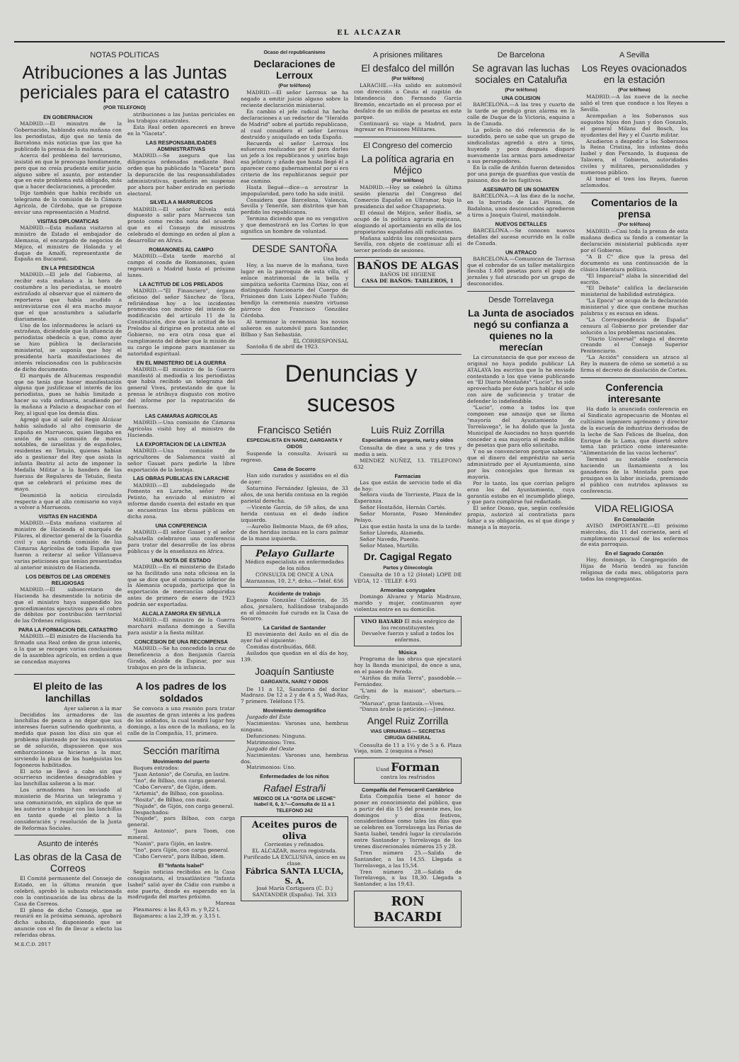EL ALCAZAR
NOTAS POLITICAS
Atribuciones a las Juntas periciales para el catastro
(POR TELEFONO)
EN GOBERNACION
MADRID.—El ministro de la Gobernación, hablando esta mañana con los periodistas, dijo que no tenía de Barcelona más noticias que las que ha publicado la prensa de la mañana.
Acerca del problema del terrorismo, insistió en que le preocupa hondamente, pero que no creía prudente emitir juicio alguno sobre el asunto, por entender que en este problema está obligado, más que a hacer declaraciones, a proceder.
Dijo también que había recibido un telegrama de la comisión de la Cámara Agrícola, de Córdoba, que se propone enviar una representación a Madrid.
VISITAS DIPLOMATICAS
MADRID.—Esta mañana visitaron al ministro de Estado el embajador de Alemania, el encargado de negocios de Méjico, el ministro de Holanda y el duque de Amalfi, representante de España en Bucarest.
EN LA PRESIDENCIA
MADRID.—El jefe del Gobierno, al recibir esta mañana a la hora de costumbre a los periodistas, se mostró extrañado al observar que el número de reporteros que había acudido a entrevistarse con él era mucho mayor que el que acostumbra a saludarle diariamente.
Uno de los informadores le aclaró su extrañeza, diciéndole que la afluencia de periodistas obedecía a que, como ayer se hizo pública la declaración ministerial, se suponía que hoy el presidente haría manifestaciones de interés relacionadas con la publicación de dicho documento.
El marqués de Alhucemas respondió que no tenía que hacer manifestación alguna que justificase el interés de los periodistas, pues se había limitado a hacer su vida ordinaria, acudiendo por la mañana a Palacio a despachar con el Rey, al igual que los demás días.
Agregó que al salir del Regio Alcázar había saludado al alto comisario de España en Marruecos, quien llegaba en unión de una comisión de moros notables, de israelitas y de españoles, residentes en Tetuán, quienes habían ido a gestionar del Rey que asista la infanta Beatriz al acto de imponer la Medalla Militar a la bandera de las fuerzas de Regulares de Tetuán, fiesta que se celebrará el próximo mes de mayo.
Desmintió la noticia circulada respecto a que el alto comisario no vaya a volver a Marruecos.
VISITAS EN HACIENDA
MADRID.—Esta mañana visitaron al ministro de Hacienda el marqués de Pilares, el director general de la Guardia civil y una nutrida comisión de las Cámaras Agrícolas de toda España que fueron a reiterar al señor Villanueva varias peticiones que tenían presentadas al anterior ministro de Hacienda.
LOS DEBITOS DE LAS ORDENES RELIGIOSAS
MADRID.—El subsecretario de Hacienda ha desmentido la noticia de que el ministro haya suspendido los procedimientos ejecutivos para el cobro de débitos por contribución territorial de las Ordenes religiosas.
PARA LA FORMACION DEL CATASTRO
MADRID.—El ministro de Hacienda ha firmado una Real orden de gran interés, a la que se recogen varias conclusiones de la asamblea agrícola, en orden a que se concedan mayores
atribuciones a las Juntas periciales en los trabajos catastrales.
Esta Real orden aparecerá en breve en la "Gaceta".
LAS RESPONSABILIDADES ADMINISTRATIVAS
MADRID.—Se asegura que las diligencias ordenadas mediante Real orden que ha publicado la "Gaceta" para la depuración de las responsabilidades administrativas, quedarán en suspenso por ahora por haber entrado en período electoral.
SILVELA A MARRUECOS
MADRID.—El señor Silvela está dispuesto a salir para Marruecos tan pronto como reciba nota del acuerdo que en el Consejo de ministros celebrado el domingo en orden al plan a desarrollar en Africa.
ROMANONES AL CAMPO
MADRID.—Esta tarde marchó al campo el conde de Romanones, quien regresará a Madrid hasta el próximo lunes.
LA ACTITUD DE LOS PRELADOS
MADRID.—"El Financiero", órgano oficioso del señor Sánchez de Toca, refiriéndose hoy a los incidentes promovidos con motivo del intento de modificación del artículo 11 de la Constitución, dice que la actitud de los Prelados al dirigirse en protesta ante el Gobierno, no era otra cosa que el cumplimiento del deber que la misión de su cargo le impone para mantener su autoridad espiritual.
EN EL MINISTERIO DE LA GUERRA
MADRID.—El ministro de la Guerra manifestó al mediodía a los periodistas que había recibido un telegrama del general Vives, protestando de que la prensa le atribuya disgusto con motivo del informe por la repatriación de fuerzas.
LAS CAMARAS AGRICOLAS
MADRID.—Una comisión de Cámaras Agrícolas visitó hoy al ministro de Hacienda.
LA EXPORTACION DE LA LENTEJA
MADRID.—Una comisión de agricultores de Salamanca visitó al señor Gasset para pedirle la libre exportación de la lenteja.
LAS OBRAS PUBLICAS EN LARACHE
MADRID.—El subdelegado de Fomento en Larache, señor Pérez Petinto, ha enviado al ministro el informe dando cuenta del estado en que se encuentran las obras públicas en dicha zona.
UNA CONFERENCIA
MADRID.—El señor Gasset y el señor Salvatella celebraron una conferencia para tratar del desarrollo de las obras públicas y de la enseñanza en Africa.
UNA NOTA DE ESTADO
MADRID.—En el ministerio de Estado se ha facilitado una nota oficiosa en la que se dice que el comisario inferior de la Alemania ocupada, participa que la exportación de mercancías adquiridas antes de primero de enero de 1923 podrán ser exportadas.
ALCALA ZAMORA EN SEVILLA
MADRID.—El ministro de la Guerra marchará mañana domingo a Sevilla para asistir a la fiesta militar.
CONCESION DE UNA RECOMPENSA
MADRID.—Se ha concedido la cruz de Beneficencia a don Benjamín García Girado, alcalde de Espinar, por sus trabajos en pro de la infancia.
El pleito de las lanchillas
Ayer salieron a la mar
Decididos los armadores de las lanchillas de pesca a no dejar que sus intereses fueran sufriendo quebranto, a medida que pasan los días sin que el problema planteado por los maquinistas se dé solución, dispusieron que sus embarcaciones se hicieran a la mar, sirviendo la plaza de los huelguistas los fogoneros habilitados.
El acto se llevó a cabo sin que ocurrieran incidentes desagradables y las lanchillas salieron a la mar.
Los armadores han enviado al ministerio de Marina un telegrama y una comunicación, en súplica de que se les autorice a trabajar con las lanchillas en tanto quede el pleito a la consideración y resolución de la Junta de Reformas Sociales.
Asunto de interés
Las obras de la Casa de Correos
El Comité permanente del Consejo de Estado, en la última reunión que celebró, aprobó la subasta relacionada con la continuación de las obras de la Casa de Correos.
El pleno de dicho Consejo, que se reunirá en la próxima semana, aprobará dicha subasta, disponiendo que se anuncie con el fin de llevar a efecto las referidas obras.
A los padres de los soldados
Se convoca a una reunión para tratar de asuntos de gran interés a los padres de los soldados, la cual tendrá lugar hoy domingo, a las once de la mañana, en la calle de la Compañía, 11, primero.
Sección marítima
Movimiento del puerto
Buques entrados:
"Juan Antonio", de Coruña, en lastre.
"Ino", de Bilbao, con carga general.
"Cabo Cervera", de Gijón, ídem.
"Artemis", de Bilbao, con gasolina.
"Rosita", de Bilbao, con maíz.
"Najade", de Gijón, con carga general.
Despachados:
"Najade", para Bilbao, con carga general.
"Juan Antonio", para Toom, con mineral.
"Nanin", para Gijón, en lastre.
"Ino", para Gijón, con carga general.
"Cabo Cervera", para Bilbao, ídem.
El "Infanta Isabel"
Según noticias recibidas en la Casa consignataria, el trasatlántico "Infanta Isabel" salió ayer de Cádiz con rumbo a este puerto, donde es esperado en la madrugada del martes próximo.
Mareas
Pleamares: a las 8,43 m. y 9,22 t.
Bajamares: a las 2,39 m. y 3,15 t.
Ocaso del republicanismo
Declaraciones de Lerroux
(Por teléfono)
MADRID.—El señor Lerroux se ha negado a emitir juicio alguno sobre la reciente declaración ministerial.
En cambio el jefe radical ha hecho declaraciones a un redactor de "Heraldo de Madrid" sobre el partido republicano, al cual considera el señor Lerroux destruído y aniquilado en toda España.
Recuerda el señor Lerroux los esfuerzos realizados por él para darles un jefe a los republicanos y unirlos bajo esa jefatura y añade que hasta llegó él a aparecer como gubernamental por si era criterio de los republicanos seguir por ese camino.
Hasta llegué—dice—a arrostrar la impopularidad, pero todo ha sido inútil.
Considera que Barcelona, Valencia, Sevilla y Tenerife, son distritos que han perdido los republicanos.
Termina diciendo que no es vengativo y que demostrará en las Cortes lo que significa un hombre de voluntad.
DESDE SANTOÑA
Una boda
Hoy, a las nueve de la mañana, tuvo lugar en la parroquia de esta villa, el enlace matrimonial de la bella y simpática señorita Carmina Díaz, con el distinguido funcionario del Cuerpo de Prisiones don Luis López-Nuño Tuñón; bendijo la ceremonia nuestro virtuoso párroco don Francisco González Córdoba.
Al terminar la ceremonia los novios salieron en automóvil para Santander, Bilbao y San Sebastián.
EL CORRESPONSAL
Santoña 6 de abril de 1923.
A prisiones militares
El desfalco del millón
(Por teléfono)
LARACHE.—Ha salido en automóvil con dirección a Ceuta el capitán de Intendencia don Fernando García Bremón, encartado en el proceso por el desfalco de un millón de pesetas en este parque.
Continuará su viaje a Madrid, para ingresar en Prisiones Militares.
El Congreso del comercio
La política agraria en Méjico
(Por teléfono)
MADRID.—Hoy se celebró la última sesión plenaria del Congreso del Comercio Español en Ultramar, bajo la presidencia del señor Chapaprieta.
El cónsul de Méjico, señor Badía, se ocupó de la política agraria mejicana, elogiando el aportamiento en ella de los propietarios españoles allí radicantes.
Mañana saldrán los congresistas para Sevilla, con objeto de continuar allí el tercer período de sesiones.
BAÑOS DE ALGAS
BAÑOS DE HIGIENE
CASA DE BAÑOS: TABLEROS, 1
Denuncias y sucesos
Francisco Setién
ESPECIALISTA EN NARIZ, GARGANTA Y OIDOS
Suspende la consulta. Avisará su regreso.
Casa de Socorro
Han sido curados y asistidos en el día de ayer:
Saturnino Fernández Iglesias, de 33 años, de una herida contusa en la región parietal derecha.
—Vicente García, de 59 años, de una herida contusa en el dedo índice izquierdo.
—Aurelio Belmonte Maza, de 69 años, de dos heridas incisas en la cara palmar de la mano izquierda.
Pelayo Gullarte
Médico especialista en enfermedades de los niños
CONSULTA DE ONCE A UNA
Atarazanas, 10, 2.º, dcha.—Teléf. 656
Accidente de trabajo
Eugenio González Calderón, de 35 años, jornalero, hallándose trabajando en el almacén fué curado en la Casa de Socorro.
La Caridad de Santander
El movimiento del Asilo en el día de ayer fué el siguiente:
Comidas distribuídas, 668.
Asilados que quedan en el día de hoy, 139.
Joaquín Santiuste
GARGANTA, NARIZ Y OIDOS
De 11 a 12, Sanatorio del doctor Madrazo. De 12 a 2 y de 4 a 5, Wad-Ras, 7 primero. Teléfono 175.
Movimiento demográfico
Juzgado del Este
Nacimientos: Varones uno, hembras ninguna.
Defunciones: Ninguna.
Matrimonios: Tres.
Juzgado del Oeste
Nacimientos: Varones uno, hembras dos.
Matrimonios: Uno.
Enfermedades de los niños
Rafael Estrañi
MEDICO DE LA "GOTA DE LECHE"
Isabel II, 6, 3.º—Consulta de 11 a 1
TELEFONO 242
Aceites puros de oliva
Corrientes y refinados.
EL ALCAZAR, marca registrada. Purificado LA EXCLUSIVA, único en su clase.
Fábrica SANTA LUCIA, S. A.
José María Cortiguera (C. D.)
SANTANDER (España). Tel. 333
Luis Ruiz Zorrilla
Especialista en garganta, nariz y oídos
Consulta de diez a una y de tres y media a seis.
MENDEZ NUÑEZ, 13. TELEFONO 632
Farmacias
Las que están de servicio todo el día de hoy:
Señora viuda de Torriente, Plaza de la Esperanza.
Señor Hontañón, Hernán Cortés.
Señor Morante, Paseo Menéndez Pelayo.
Las que están hasta la una de la tarde:
Señor Lloreda, Alameda.
Señor Navedo, Puente.
Señor Mateo, Martillo.
Dr. Cagigal Regato
Partos y Ginecología
Consulta de 10 a 12 (Hotel) LOPE DE VEGA, 12 - TELEF. 4-93
Armonías conyugales
Domingo Alvarez y María Madrazo, marido y mujer, continuaron ayer violentas entre en su domicilio.
VINO BAYARD El más enérgico de los reconstituyentes
Devuelve fuerza y salud a todos los enfermos.
Música
Programa de las obras que ejecutará hoy la Banda municipal, de once a una, en el paseo de Pereda.
"Airiños da miña Terra", pasodoble.—Fernández.
"L'ami de la maison", obertura.—Grifry.
"Maruxa", gran fantasía.—Vives.
"Danza árabe (a petición).—Jiménez.
Angel Ruiz Zorrilla
VIAS URINARIAS — SECRETAS
CIRUGIA GENERAL
Consulta de 11 a 1½ y de 5 a 6. Plaza Vieja, núm. 2 (esquina a Peso)
Usad Forman
contra los resfriados
Compañía del Ferrocarril Cantábrico
Esta Compañía tiene el honor de poner en conocimiento del público, que a partir del día 15 del presente mes, los domingos y días festivos, considerándose como tales los días que se celebren en Torrelavega las Ferias de Santa Isabel, tendrá lugar la circulación entre Santander y Torrelavega de los trenes discrecionales números 25 y 28.
Tren número 25.—Salida de Santander, a las 14,55. Llegada a Torrelavega, a las 15,54.
Tren número 28.—Salida de Torrelavega, a las 18,30. Llegada a Santander, a las 19,43.
RON
BACARDI
De Barcelona
Se agravan las luchas sociales en Cataluña
(Por teléfono)
UNA COLISION
BARCELONA.—A las tres y cuarto de la tarde se produjo gran alarma en la calle de Duque de la Victoria, esquina a la de Canuda.
La policía no dió referencia de lo sucedido, pero se sabe que un grupo de sindicalistas agredió a otro a tiros, huyendo y poco después disparó nuevamente las armas para amedrentar a sus perseguidores.
En la calle de Ariñón fueron detenidos por una pareja de guardias que vestía de paisano, dos de los fugitivos.
ASESINATO DE UN SOMATEN
BARCELONA.—A las diez de la noche, en la barriada de Las Planas, de Badalona, unos desconocidos agredieron a tiros a Joaquín Guirol, matándole.
NUEVOS DETALLES
BARCELONA.—Se conocen nuevos detalles del suceso ocurrido en la calle de Canuda.
UN ATRACO
BARCELONA.—Comunican de Tarrasa que el cobrador de un taller metalúrgico llevaba 1.400 pesetas para el pago de jornales y fué atracado por un grupo de desconocidos.
Desde Torrelavega
La Junta de asociados negó su confianza a quienes no la merecían
La circunstancia de que por exceso de original no haya podido publicar LA ATALAYA los escritos que la he enviado contestando a los que viene publicando en "El Diario Montañés" "Lucio", ha sido aprovechada por éste para hablar él solo con aire de suficiencia y tratar de defender lo indefendible.
"Lucio", como a todos los que componen ese amasijo que se llama "mayoría del Ayuntamiento de Torrelavega", le ha dolido que la Junta Municipal de Asociados no haya querido conceder a esa mayoría el medio millón de pesetas que para ello solicitaba.
Y no se convencieron porque sabemos que el dinero del empréstito no sería administrado por el Ayuntamiento, sino por los concejales que forman su mayoría.
Por lo tanto, los que corrían peligro eran los del Ayuntamiento, cuya garantía estaba en el incumplido pliego, y que para cumplirse fué redactado.
El señor Doaso, que, según confesión propia, autorizó al contratista para faltar a su obligación, es el que dirige y maneja a la mayoría.
A Sevilla
Los Reyes ovacionados en la estación
(Por teléfono)
MADRID.—A las nueve de la noche salió el tren que conduce a los Reyes a Sevilla.
Acompañan a los Soberanos sus augustos hijos don Juan y don Gonzalo, el general Milans del Bosch, los ayudantes del Rey y el Cuarto militar.
Acudieron a despedir a los Soberanos la Reina Cristina, los infantes doña Isabel y don Fernando, la duquesa de Talavera, el Gobierno, autoridades civiles y militares, personalidades y numeroso público.
Al tomar el tren los Reyes, fueron aclamados.
Comentarios de la prensa
(Por teléfono)
MADRID.—Casi toda la prensa de esta mañana dedica su fondo a comentar la declaración ministerial publicada ayer por el Gobierno.
"A B C" dice que la prosa del documento es una continuación de la clásica literatura política.
"El Imparcial" alaba la sinceridad del escrito.
"El Debate" califica la declaración ministerial de habilidad estratégica.
"La Epoca" se ocupa de la declaración ministerial y dice que contiene muchas palabras y es escasa en ideas.
"La Correspondencia de España" censura al Gobierno por pretender dar solución a los problemas nacionales.
"Diario Universal" elogia el decreto creando el Consejo Superior Penitenciario.
"La Acción" considera un atraco al Rey la manera de cómo se sometió a su firma el decreto de disolución de Cortes.
Conferencia interesante
Ha dado la anunciada conferencia en el Sindicato agropecuario de Montes el cultísimo ingeniero agrónomo y director de la escuela de industrias derivadas de la leche de San Felices de Buelna, don Enrique de la Lama, que disertó sobre tema tan práctico como interesante: "Alimentación de las vacas lecheras".
Terminó su notable conferencia haciendo un llamamiento a los ganaderos de la Montaña para que prosigan en la labor iniciada, premiando el público con nutridos aplausos su conferencia.
VIDA RELIGIOSA
En Consolación
AVISO IMPORTANTE.—El próximo miércoles, día 11 del corriente, será el cumplimiento pascual de los enfermos de esta parroquia.
En el Sagrado Corazón
Hoy, domingo, la Congregación de Hijas de María tendrá su función religiosa de cada mes, obligatoria para todas las congregantas.
M.E.C.D. 2017